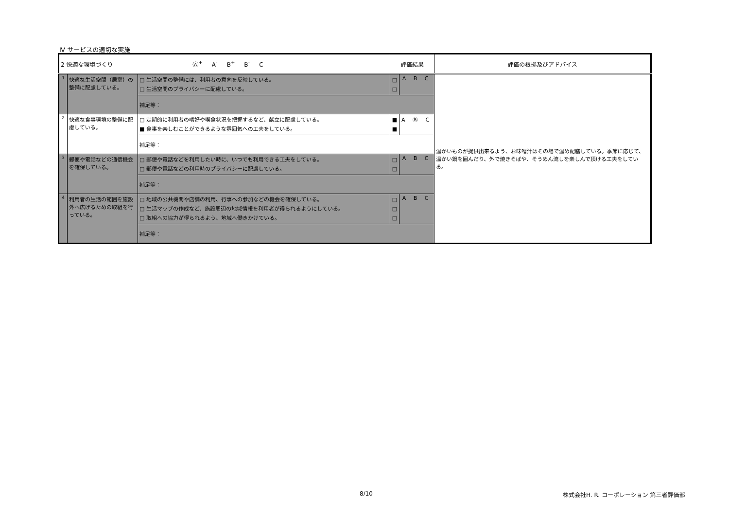Ⅳ サービスの適切な実施
| 2 快適な環境づくり Ⓐ<sup>+</sup> A<sup>-</sup> B<sup>+</sup> B<sup>-</sup> C | | | 評価結果 | | 評価の根拠及びアドバイス |
| --- | --- | --- | --- | --- | --- |
| 1 | 快適な生活空間（居室）の整備に配慮している。 | □ 生活空間の整備には、利用者の意向を反映している。 □ 生活空間のプライバシーに配慮している。 | □ □ | A B C | 温かいものが提供出来るよう、お味噌汁はその場で温め配膳している。季節に応じて、温かい鍋を囲んだり、外で焼きそばや、そうめん流しを楽しんで頂ける工夫をしている。 |
| | | 補足等： | | | |
| 2 | 快適な食事環境の整備に配慮している。 | □ 定期的に利用者の嗜好や喫食状況を把握するなど、献立に配慮している。 ■ 食事を楽しむことができるような雰囲気への工夫をしている。 | ■ ■ | A Ⓑ C | |
| | | 補足等： | | | |
| 3 | 郵便や電話などの通信機会を確保している。 | □ 郵便や電話などを利用したい時に、いつでも利用できる工夫をしている。 □ 郵便や電話などの利用時のプライバシーに配慮している。 | □ □ | A B C | |
| | | 補足等： | | | |
| 4 | 利用者の生活の範囲を施設外へ広げるための取組を行っている。 | □ 地域の公共機関や店舗の利用、行事への参加などの機会を確保している。 □ 生活マップの作成など、施設周辺の地域情報を利用者が得られるようにしている。 □ 取組への協力が得られるよう、地域へ働きかけている。 | □ □ □ | A B C | |
| | | 補足等： | | | |
8/10
株式会社H. R. コーポレーション 第三者評価部